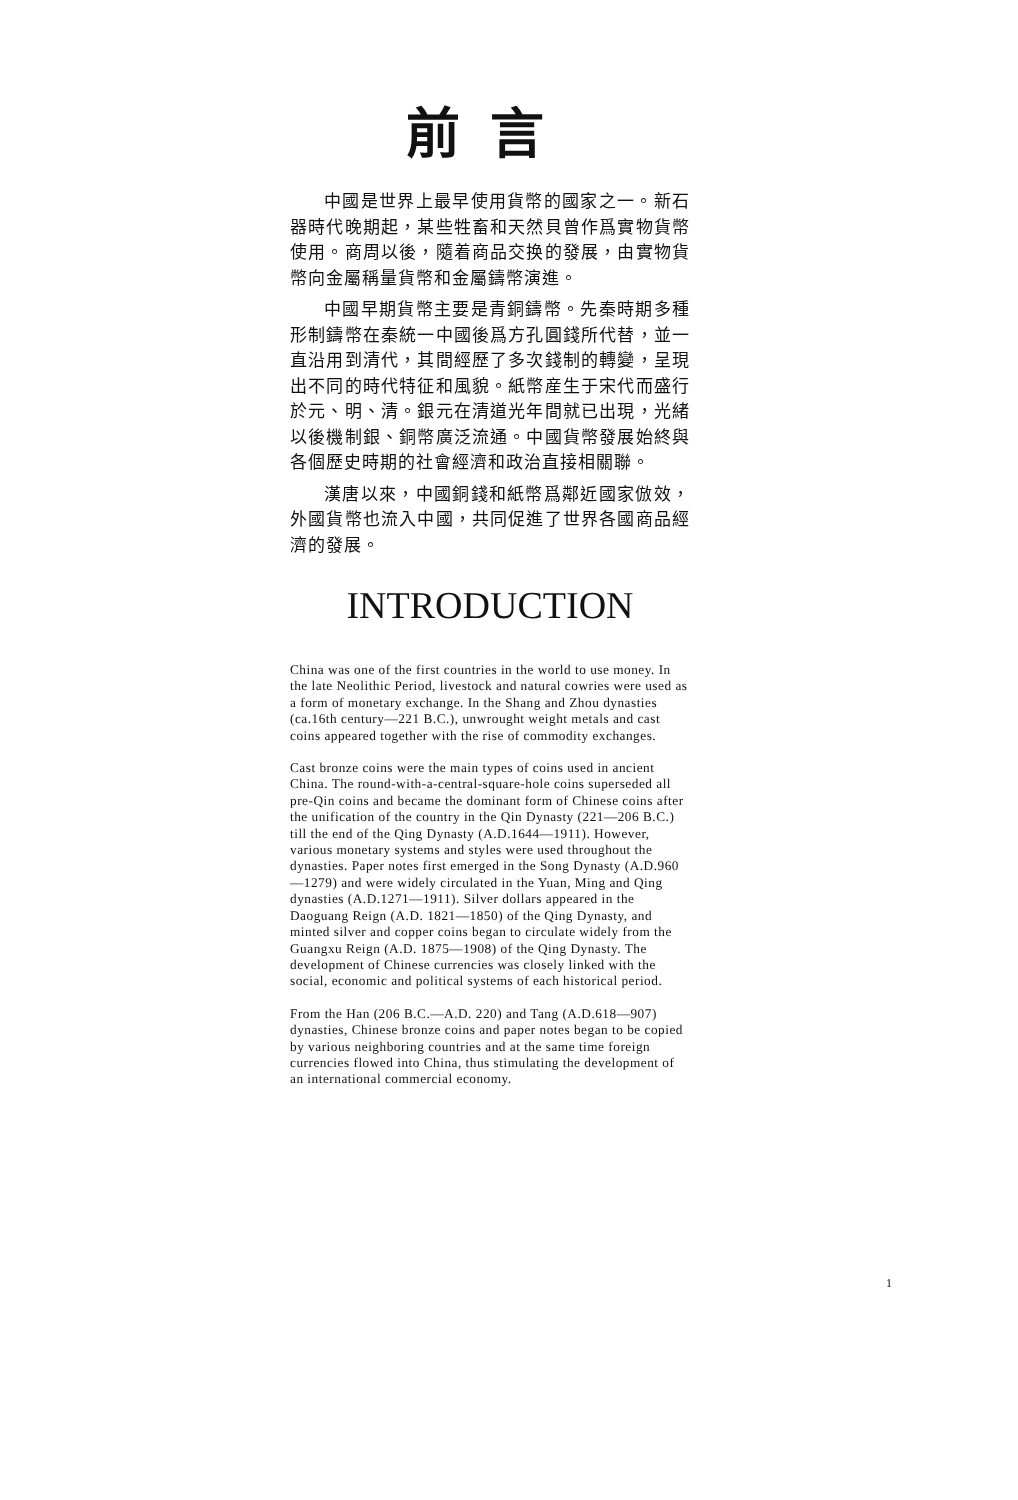前言
中國是世界上最早使用貨幣的國家之一。新石器時代晚期起，某些牲畜和天然貝曾作爲實物貨幣使用。商周以後，隨着商品交换的發展，由實物貨幣向金屬稱量貨幣和金屬鑄幣演進。
中國早期貨幣主要是青銅鑄幣。先秦時期多種形制鑄幣在秦統一中國後爲方孔圓錢所代替，並一直沿用到清代，其間經歷了多次錢制的轉變，呈現出不同的時代特征和風貌。紙幣産生于宋代而盛行於元、明、清。銀元在清道光年間就已出現，光緒以後機制銀、銅幣廣泛流通。中國貨幣發展始終與各個歷史時期的社會經濟和政治直接相關聯。
漢唐以來，中國銅錢和紙幣爲鄰近國家倣效，外國貨幣也流入中國，共同促進了世界各國商品經濟的發展。
INTRODUCTION
China was one of the first countries in the world to use money. In the late Neolithic Period, livestock and natural cowries were used as a form of monetary exchange. In the Shang and Zhou dynasties (ca.16th century—221 B.C.), unwrought weight metals and cast coins appeared together with the rise of commodity exchanges.
Cast bronze coins were the main types of coins used in ancient China. The round-with-a-central-square-hole coins superseded all pre-Qin coins and became the dominant form of Chinese coins after the unification of the country in the Qin Dynasty (221—206 B.C.) till the end of the Qing Dynasty (A.D.1644—1911). However, various monetary systems and styles were used throughout the dynasties. Paper notes first emerged in the Song Dynasty (A.D.960—1279) and were widely circulated in the Yuan, Ming and Qing dynasties (A.D.1271—1911). Silver dollars appeared in the Daoguang Reign (A.D. 1821—1850) of the Qing Dynasty, and minted silver and copper coins began to circulate widely from the Guangxu Reign (A.D. 1875—1908) of the Qing Dynasty. The development of Chinese currencies was closely linked with the social, economic and political systems of each historical period.
From the Han (206 B.C.—A.D. 220) and Tang (A.D.618—907) dynasties, Chinese bronze coins and paper notes began to be copied by various neighboring countries and at the same time foreign currencies flowed into China, thus stimulating the development of an international commercial economy.
1